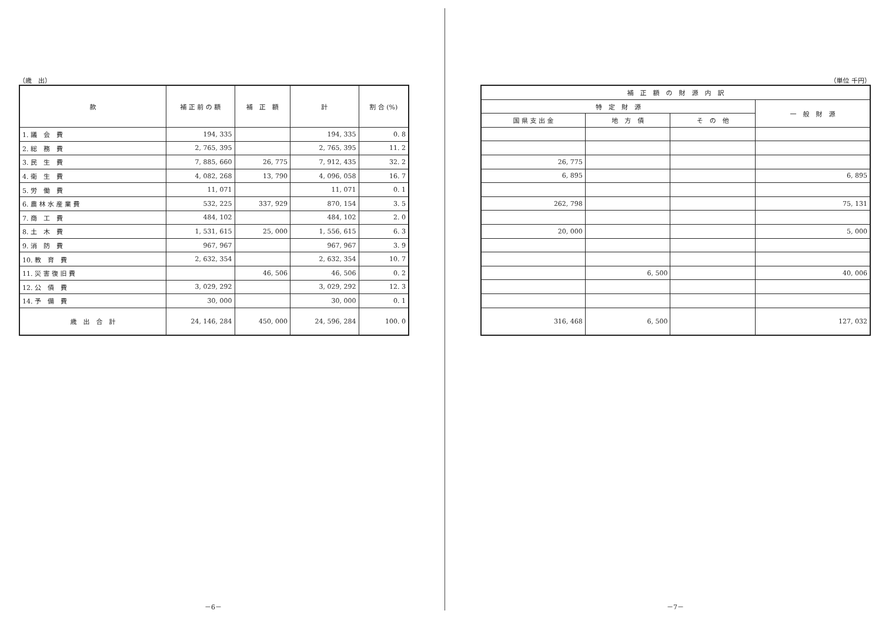（歳　出）
| 款 | 補 正 前 の 額 | 補 正 額 | 計 | 割 合 (%) |
| --- | --- | --- | --- | --- |
| 1. 議 会 費 | 194, 335 | | 194, 335 | 0. 8 |
| 2. 総 務 費 | 2, 765, 395 | | 2, 765, 395 | 11. 2 |
| 3. 民 生 費 | 7, 885, 660 | 26, 775 | 7, 912, 435 | 32. 2 |
| 4. 衛 生 費 | 4, 082, 268 | 13, 790 | 4, 096, 058 | 16. 7 |
| 5. 労 働 費 | 11, 071 | | 11, 071 | 0. 1 |
| 6. 農 林 水 産 業 費 | 532, 225 | 337, 929 | 870, 154 | 3. 5 |
| 7. 商 工 費 | 484, 102 | | 484, 102 | 2. 0 |
| 8. 土 木 費 | 1, 531, 615 | 25, 000 | 1, 556, 615 | 6. 3 |
| 9. 消 防 費 | 967, 967 | | 967, 967 | 3. 9 |
| 10. 教 育 費 | 2, 632, 354 | | 2, 632, 354 | 10. 7 |
| 11. 災 害 復 旧 費 | | 46, 506 | 46, 506 | 0. 2 |
| 12. 公 債 費 | 3, 029, 292 | | 3, 029, 292 | 12. 3 |
| 14. 予 備 費 | 30, 000 | | 30, 000 | 0. 1 |
| 歳 出 合 計 | 24, 146, 284 | 450, 000 | 24, 596, 284 | 100. 0 |
（単位 千円）
| 補 正 額 の 財 源 内 訳 | | | |
| --- | --- | --- | --- |
| 特 定 財 源 | | | 一 般 財 源 |
| 国 県 支 出 金 | 地 方 債 | そ の 他 | |
| 26, 775 | | | |
| 6, 895 | | | 6, 895 |
| 262, 798 | | | 75, 131 |
| 20, 000 | | | 5, 000 |
| | 6, 500 | | 40, 006 |
| 316, 468 | 6, 500 | | 127, 032 |
－6－ －7－